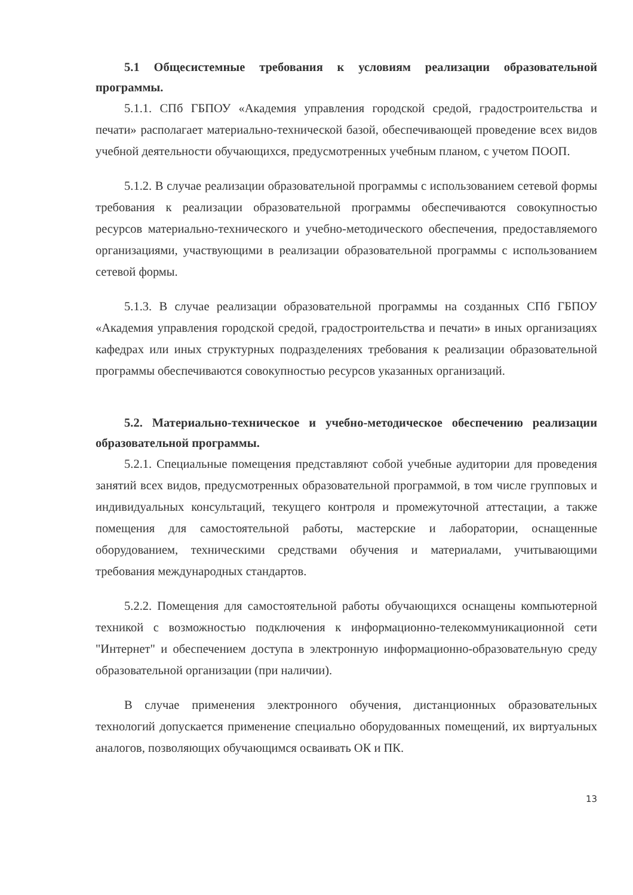5.1 Общесистемные требования к условиям реализации образовательной программы.
5.1.1. СПб ГБПОУ «Академия управления городской средой, градостроительства и печати» располагает материально-технической базой, обеспечивающей проведение всех видов учебной деятельности обучающихся, предусмотренных учебным планом, с учетом ПООП.
5.1.2. В случае реализации образовательной программы с использованием сетевой формы требования к реализации образовательной программы обеспечиваются совокупностью ресурсов материально-технического и учебно-методического обеспечения, предоставляемого организациями, участвующими в реализации образовательной программы с использованием сетевой формы.
5.1.3. В случае реализации образовательной программы на созданных СПб ГБПОУ «Академия управления городской средой, градостроительства и печати» в иных организациях кафедрах или иных структурных подразделениях требования к реализации образовательной программы обеспечиваются совокупностью ресурсов указанных организаций.
5.2. Материально-техническое и учебно-методическое обеспечению реализации образовательной программы.
5.2.1. Специальные помещения представляют собой учебные аудитории для проведения занятий всех видов, предусмотренных образовательной программой, в том числе групповых и индивидуальных консультаций, текущего контроля и промежуточной аттестации, а также помещения для самостоятельной работы, мастерские и лаборатории, оснащенные оборудованием, техническими средствами обучения и материалами, учитывающими требования международных стандартов.
5.2.2. Помещения для самостоятельной работы обучающихся оснащены компьютерной техникой с возможностью подключения к информационно-телекоммуникационной сети "Интернет" и обеспечением доступа в электронную информационно-образовательную среду образовательной организации (при наличии).
В случае применения электронного обучения, дистанционных образовательных технологий допускается применение специально оборудованных помещений, их виртуальных аналогов, позволяющих обучающимся осваивать ОК и ПК.
13